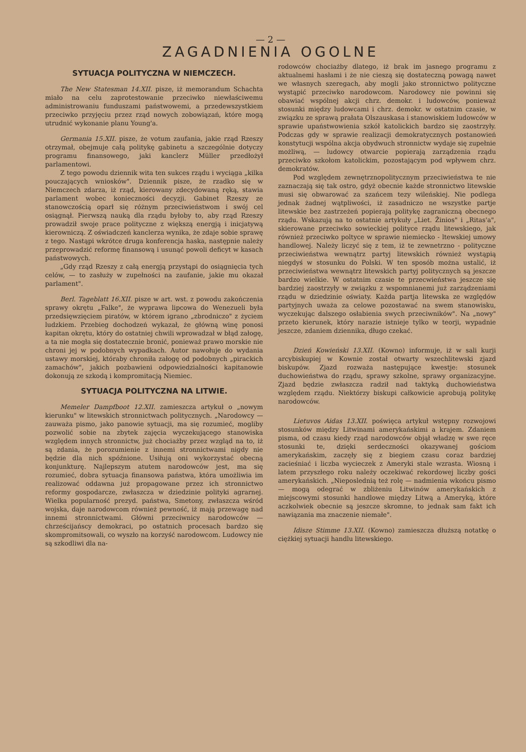— 2 —
ZAGADNIENIA OGOLNE
SYTUACJA POLITYCZNA W NIEMCZECH.
The New Statesman 14.XII. pisze, iż memorandum Schachta miało na celu zaprotestowanie przeciwko niewłaściwemu administrowaniu funduszami państwowemi, a przedewszystkiem przeciwko przyjęciu przez rząd nowych zobowiązań, które mogą utrudnić wykonanie planu Young'a.
Germania 15.XII. pisze, że votum zaufania, jakie rząd Rzeszy otrzymał, obejmuje całą politykę gabinetu a szczególnie dotyczy programu finansowego, jaki kanclerz Müller przedłożył parlamentowi.
Z tego powodu dziennik wita ten sukces rządu i wyciąga „kilka pouczających wniosków". Dziennik pisze, że rzadko się w Niemczech zdarza, iż rząd, kierowany zdecydowaną ręką, stawia parlament wobec konieczności decyzji. Gabinet Rzeszy ze stanowczością oparł się różnym przeciwieństwom i swój cel osiągnął. Pierwszą nauką dla rządu byłoby to, aby rząd Rzeszy prowadził swoje prace polityczne z większą energją i inicjatywą kierowniczą. Z oświadczeń kanclerza wynika, że zdaje sobie sprawę z tego. Nastąpi wkrótce druga konferencja haska, następnie należy przeprowadzić reformę finansową i usunąć powoli deficyt w kasach państwowych.
„Gdy rząd Rzeszy z całą energją przystąpi do osiągnięcia tych celów, — to zasłuży w zupełności na zaufanie, jakie mu okazał parlament".
Berl. Tageblatt 16.XII. pisze w art. wst. z powodu zakończenia sprawy okrętu „Falke", że wyprawa lipcowa do Wenezueli była przedsięwzięciem piratów, w którem igrano „zbrodniczo" z życiem ludzkiem. Przebieg dochodzeń wykazał, że główną winę ponosi kapitan okrętu, który do ostatniej chwili wprowadzał w błąd załogę, a ta nie mogła się dostatecznie bronić, ponieważ prawo morskie nie chroni jej w podobnych wypadkach. Autor nawołuje do wydania ustawy morskiej, któraby chroniła załogę od podobnych „pirackich zamachów", jakich pozbawieni odpowiedzialności kapitanowie dokonują ze szkodą i kompromitacją Niemiec.
SYTUACJA POLITYCZNA NA LITWIE.
Memeler Dampfboot 12.XII. zamieszcza artykuł o „nowym kierunku" w litewskich stronnictwach politycznych. „Narodowcy — zauważa pismo, jako panowie sytuacji, ma się rozumieć, mogliby pozwolić sobie na zbytek zajęcia wyczekującego stanowiska względem innych stronnictw, już chociażby przez wzgląd na to, iż są zdania, że porozumienie z innemi stronnictwami nigdy nie będzie dla nich spóźnione. Usiłują oni wykorzystać obecną konjunkturę. Najlepszym atutem narodowców jest, ma się rozumieć, dobra sytuacja finansowa państwa, która umożliwia im realizować oddawna już propagowane przez ich stronnictwo reformy gospodarcze, zwłaszcza w dziedzinie polityki agrarnej. Wielka popularność prezyd. państwa, Smetony, zwłaszcza wśród wojska, daje narodowcom również pewność, iż mają przewagę nad innemi stronnictwami. Główni przeciwnicy narodowców — chrześcijańscy demokraci, po ostatnich procesach bardzo się skompromitsowali, co wyszło na korzyść narodowcom. Ludowcy nie są szkodliwi dla na-
rodowców chociażby dlatego, iż brak im jasnego programu z aktualnemi hasłami i że nie cieszą się dostateczną powagą nawet we własnych szeregach, aby mogli jako stronnictwo polityczne wystąpić przeciwko narodowcom. Narodowcy nie powinni się obawiać wspólnej akcji chrz. demokr. i ludowców, ponieważ stosunki między ludowcami i chrz. demokr. w ostatnim czasie, w związku ze sprawą prałata Olszauskasa i stanowiskiem ludowców w sprawie upaństwowienia szkół katolickich bardzo się zaostrzyły. Podczas gdy w sprawie realizacji demokratycznych postanowień konstytucji wspólna akcja obydwuch stronnictw wydaje się zupełnie możliwą, — ludowcy otwarcie popierają zarządzenia rządu przeciwko szkołom katolickim, pozostającym pod wpływem chrz. demokratów.
Pod względem zewnętrznopolitycznym przeciwieństwa te nie zaznaczają się tak ostro, gdyż obecnie każde stronnictwo litewskie musi się obwarować za szańcem tezy wileńskiej. Nie podlega jednak żadnej wątpliwości, iż zasadniczo ne wszystke partje litewskie bez zastrzeżeń popierają politykę zagraniczną obecnego rządu. Wskazują na to ostatnie artykuły „Liet. Žinios" i „Ritas'a", skierowane przeciwko sowieckiej polityce rządu litewskiego, jak również przeciwko poltyce w sprawie niemiecko - ltewskiej umowy handlowej. Należy liczyć się z tem, iż te zewnetrzno - polityczne przeciwieństwa wewnątrz partyj litewskich również wystąpią niegdyś w stosunku do Polski. W ten sposób można ustalić, iż przeciwieństwa wewnątrz litewskich partyj politycznych są jeszcze bardzo wielkie. W ostatnim czasie te przecwieństwa jeszcze się bardziej zaostrzyły w związku z wspomnianemi już zarządzeniami rządu w dziedzinie oświaty. Każda partja litewska ze względów partyjnych uważa za celowe pozostawać na swem stanowisku, wyczekując dalszego osłabienia swych przeciwników". Na „nowy" przeto kierunek, który narazie istnieje tylko w teorji, wypadnie jeszcze, zdaniem dziennika, długo czekać.
Dzień Kowieński 13.XII. (Kowno) informuje, iż w sali kurji arcybiskupiej w Kownie został otwarty wszechlitewski zjazd biskupów. Zjazd rozważa następujące kwestje: stosunek duchowieństwa do rządu, sprawy szkolne, sprawy organizacyjne. Zjazd będzie zwłaszcza radził nad taktyką duchowieństwa względem rządu. Niektórzy biskupi całkowicie aprobują politykę narodowców.
Lietuvos Aidas 13.XII. poświęca artykuł wstępny rozwojowi stosunków między Litwinami amerykańskimi a krajem. Zdaniem pisma, od czasu kiedy rząd narodowców objął władzę w swe ręce stosunki te, dzięki serdeczności okazywanej gościom amerykańskim, zaczęły się z biegiem czasu coraz bardziej zacieśniać i liczba wycieczek z Ameryki stale wzrasta. Wiosną i latem przyszłego roku należy oczekiwać rekordowej liczby gości amerykańskich. „Nieposlednią też rolę — nadmienia wkońcu pismo — mogą odegrać w zbliżeniu Litwinów amerykańskich z miejscowymi stosunki handlowe między Litwą a Ameryką, które aczkolwiek obecnie są jeszcze skromne, to jednak sam fakt ich nawiązania ma znaczenie niemałe".
Idisze Stimme 13.XII. (Kowno) zamieszcza dłuższą notatkę o ciężkiej sytuacji handlu litewskiego.